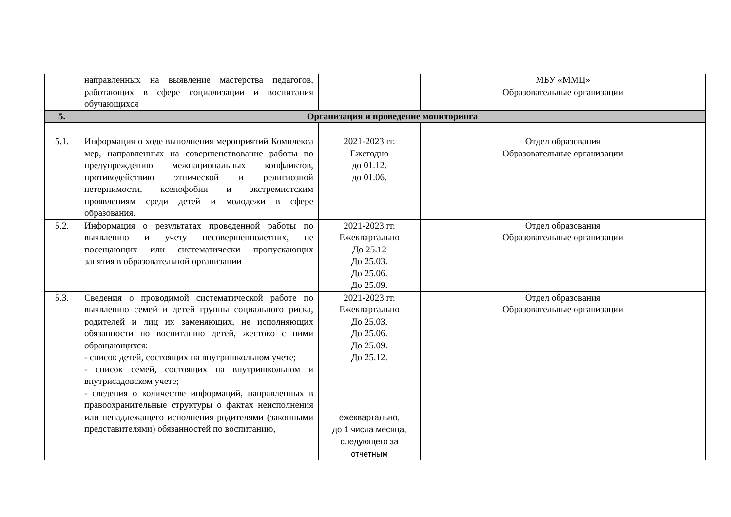| | направленных на выявление мастерства педагогов, работающих в сфере социализации и воспитания обучающихся | | МБУ «ММЦ» Образовательные организации |
| 5. | Организация и проведение мониторинга | | |
| 5.1. | Информация о ходе выполнения мероприятий Комплекса мер, направленных на совершенствование работы по предупреждению межнациональных конфликтов, противодействию этнической и религиозной нетерпимости, ксенофобии и экстремистским проявлениям среди детей и молодежи в сфере образования. | 2021-2023 гг. Ежегодно до 01.12. до 01.06. | Отдел образования Образовательные организации |
| 5.2. | Информация о результатах проведенной работы по выявлению и учету несовершеннолетних, не посещающих или систематически пропускающих занятия в образовательной организации | 2021-2023 гг. Ежеквартально До 25.12 До 25.03. До 25.06. До 25.09. | Отдел образования Образовательные организации |
| 5.3. | Сведения о проводимой систематической работе по выявлению семей и детей группы социального риска, родителей и лиц их заменяющих, не исполняющих обязанности по воспитанию детей, жестоко с ними обращающихся: - список детей, состоящих на внутришкольном учете; - список семей, состоящих на внутришкольном и внутрисадовском учете; - сведения о количестве информаций, направленных в правоохранительные структуры о фактах неисполнения или ненадлежащего исполнения родителями (законными представителями) обязанностей по воспитанию, | 2021-2023 гг. Ежеквартально До 25.03. До 25.06. До 25.09. До 25.12. ежеквартально, до 1 числа месяца, следующего за отчетным | Отдел образования Образовательные организации |